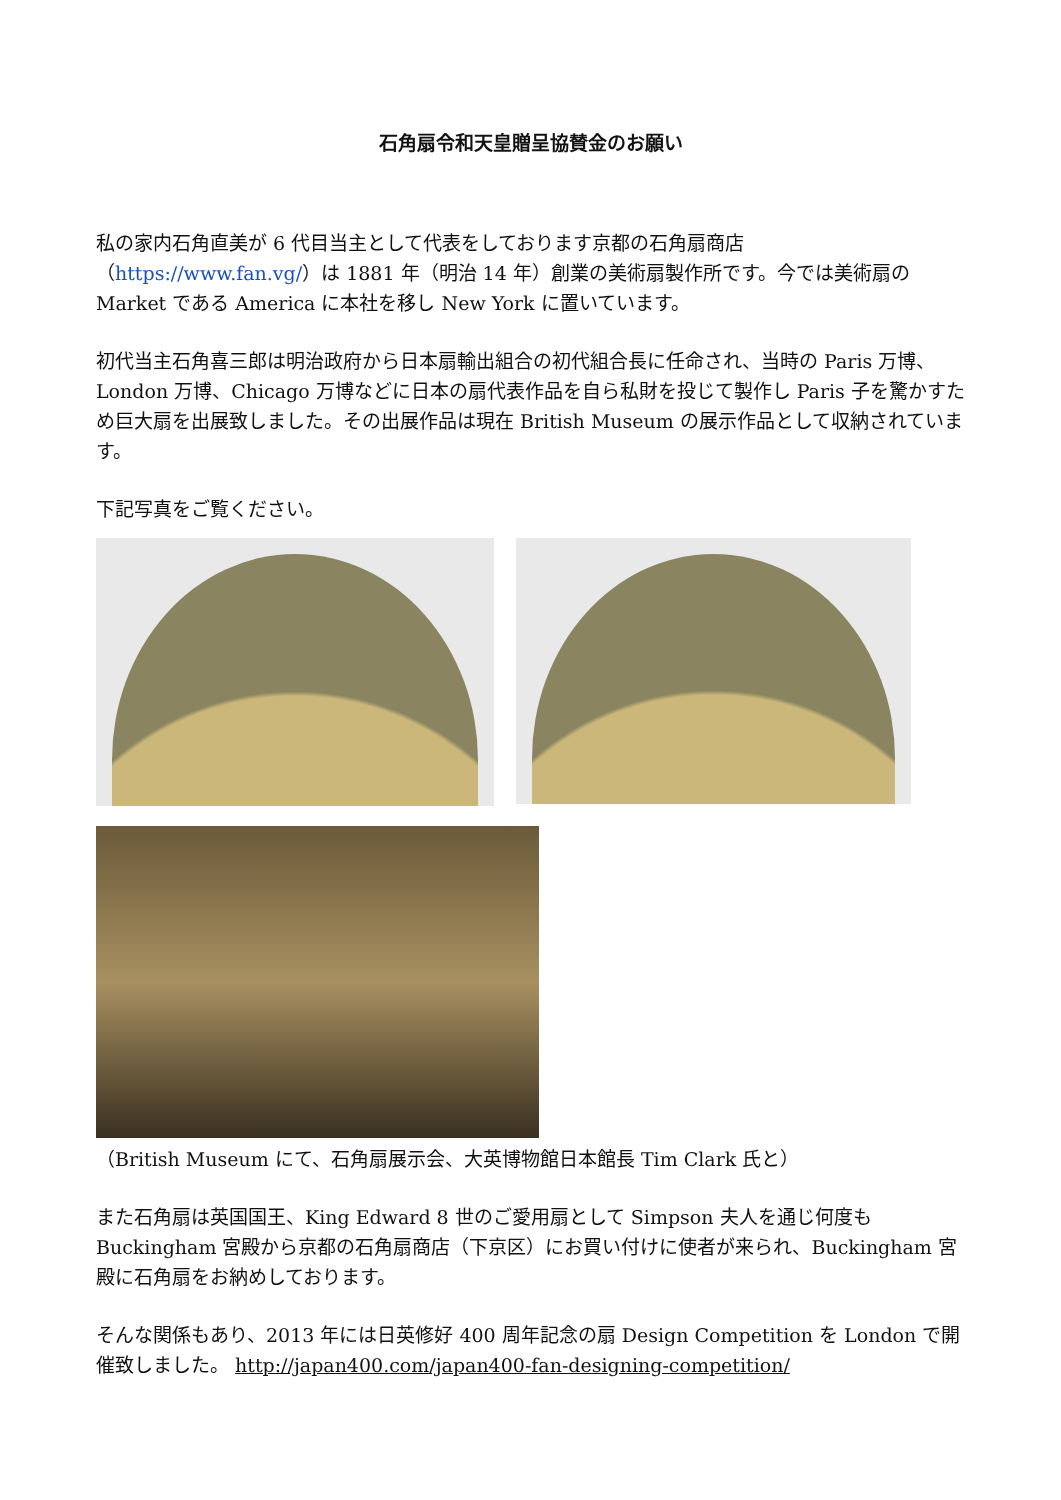石角扇令和天皇贈呈協賛金のお願い
私の家内石角直美が 6 代目当主として代表をしております京都の石角扇商店（https://www.fan.vg/）は 1881 年（明治 14 年）創業の美術扇製作所です。今では美術扇の Market である America に本社を移し New York に置いています。
初代当主石角喜三郎は明治政府から日本扇輸出組合の初代組合長に任命され、当時の Paris 万博、London 万博、Chicago 万博などに日本の扇代表作品を自ら私財を投じて製作し Paris 子を驚かすため巨大扇を出展致しました。その出展作品は現在 British Museum の展示作品として収納されています。
下記写真をご覧ください。
（British Museum にて、石角扇展示会、大英博物館日本館長 Tim Clark 氏と）
また石角扇は英国国王、King Edward 8 世のご愛用扇として Simpson 夫人を通じ何度も Buckingham 宮殿から京都の石角扇商店（下京区）にお買い付けに使者が来られ、Buckingham 宮殿に石角扇をお納めしております。
そんな関係もあり、2013 年には日英修好 400 周年記念の扇 Design Competition を London で開催致しました。 http://japan400.com/japan400-fan-designing-competition/